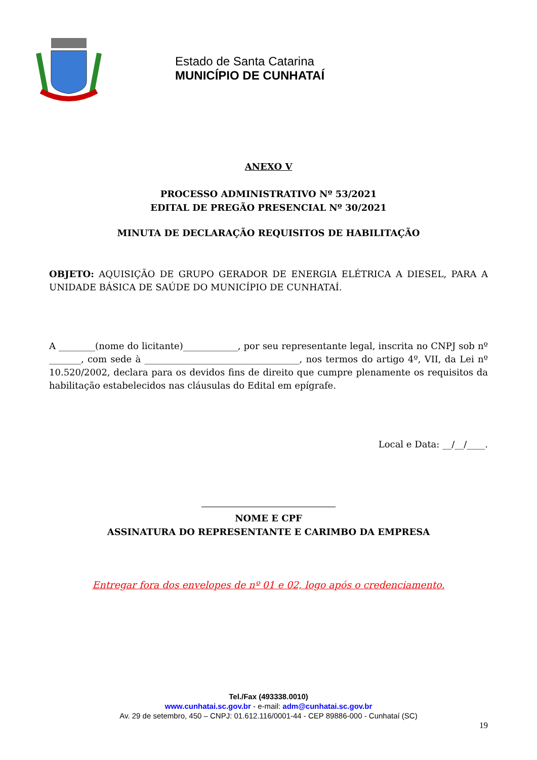Estado de Santa Catarina
MUNICÍPIO DE CUNHATAÍ
ANEXO V
PROCESSO ADMINISTRATIVO Nº 53/2021
EDITAL DE PREGÃO PRESENCIAL Nº 30/2021
MINUTA DE DECLARAÇÃO REQUISITOS DE HABILITAÇÃO
OBJETO: AQUISIÇÃO DE GRUPO GERADOR DE ENERGIA ELÉTRICA A DIESEL, PARA A UNIDADE BÁSICA DE SAÚDE DO MUNICÍPIO DE CUNHATAÍ.
A ________(nome do licitante)____________, por seu representante legal, inscrita no CNPJ sob nº _______, com sede à __________________________________, nos termos do artigo 4º, VII, da Lei nº 10.520/2002, declara para os devidos fins de direito que cumpre plenamente os requisitos da habilitação estabelecidos nas cláusulas do Edital em epígrafe.
Local e Data: __/__/____.
NOME E CPF
ASSINATURA DO REPRESENTANTE E CARIMBO DA EMPRESA
Entregar fora dos envelopes de nº 01 e 02, logo após o credenciamento.
Tel./Fax (493338.0010)
www.cunhatai.sc.gov.br - e-mail: adm@cunhatai.sc.gov.br
Av. 29 de setembro, 450 – CNPJ: 01.612.116/0001-44 - CEP 89886-000 - Cunhataí (SC)
19